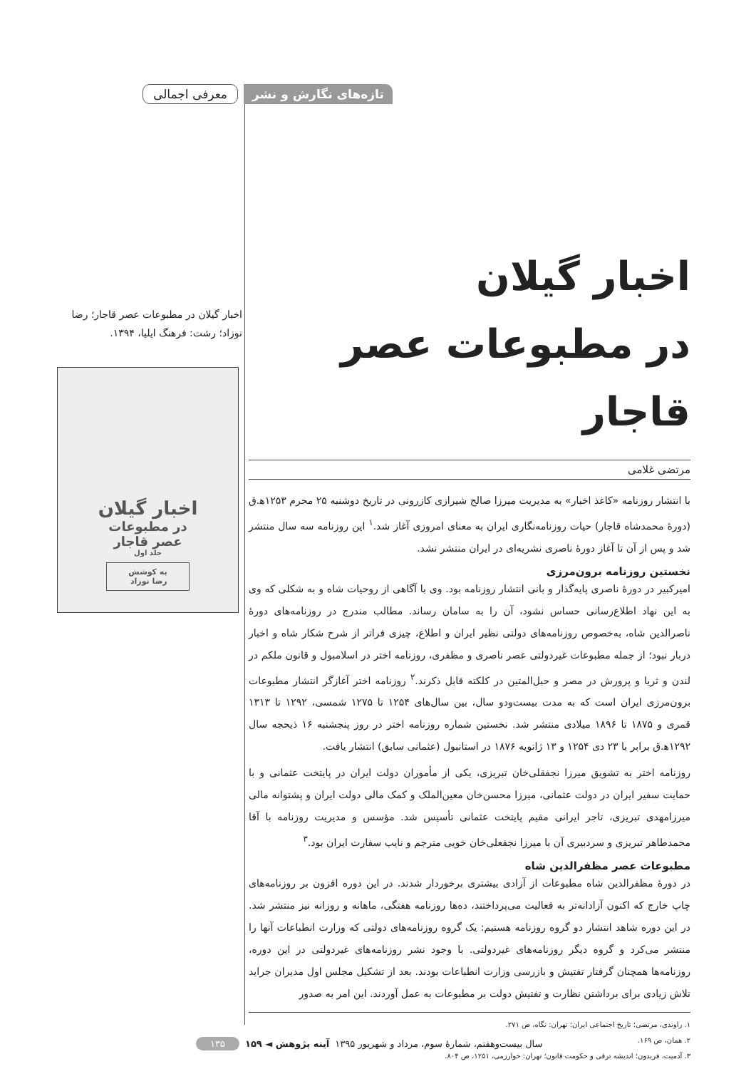تازه‌های نگارش و نشر معرفی اجمالی
اخبار گیلان
در مطبوعات عصر قاجار
مرتضی غلامی
با انتشار روزنامه «کاغذ اخبار» به مدیریت میرزا صالح شیرازی کازرونی در تاریخ دوشنبه ۲۵ محرم ۱۲۵۳ه‍.ق (دورهٔ محمدشاه قاجار) حیات روزنامه‌نگاری ایران به معنای امروزی آغاز شد.<sup>۱</sup> این روزنامه سه سال منتشر شد و پس از آن تا آغاز دورهٔ ناصری نشریه‌ای در ایران منتشر نشد.
نخستین روزنامه برون‌مرزی
امیرکبیر در دورهٔ ناصری پایه‌گذار و بانی انتشار روزنامه بود. وی با آگاهی از روحیات شاه و به شکلی که وی به این نهاد اطلاع‌رسانی حساس نشود، آن را به سامان رساند. مطالب مندرج در روزنامه‌های دورهٔ ناصرالدین شاه، به‌خصوص روزنامه‌های دولتی نظیر ایران و اطلاع، چیزی فراتر از شرح شکار شاه و اخبار دربار نبود؛ از جمله مطبوعات غیردولتی عصر ناصری و مظفری، روزنامه اختر در اسلامبول و قانون ملکم در لندن و ثریا و پرورش در مصر و حبل‌المتین در کلکته قابل ذکرند.<sup>۲</sup> روزنامه اختر آغازگر انتشار مطبوعات برون‌مرزی ایران است که به مدت بیست‌ودو سال، بین سال‌های ۱۲۵۴ تا ۱۲۷۵ شمسی، ۱۲۹۲ تا ۱۳۱۳ قمری و ۱۸۷۵ تا ۱۸۹۶ میلادی منتشر شد. نخستین شماره روزنامه اختر در روز پنجشنبه ۱۶ ذیحجه سال ۱۲۹۲ه‍.ق برابر با ۲۳ دی ۱۲۵۴ و ۱۳ ژانویه ۱۸۷۶ در استانبول (عثمانی سابق) انتشار یافت.
روزنامه اختر به تشویق میرزا نجفقلی‌خان تبریزی، یکی از مأموران دولت ایران در پایتخت عثمانی و با حمایت سفیر ایران در دولت عثمانی، میرزا محسن‌خان معین‌الملک و کمک مالی دولت ایران و پشتوانه مالی میرزامهدی تبریزی، تاجر ایرانی مقیم پایتخت عثمانی تأسیس شد. مؤسس و مدیریت روزنامه با آقا محمدطاهر تبریزی و سردبیری آن با میرزا نجفعلی‌خان خویی مترجم و نایب سفارت ایران بود.<sup>۳</sup>
مطبوعات عصر مظفرالدین شاه
در دورهٔ مظفرالدین شاه مطبوعات از آزادی بیشتری برخوردار شدند. در این دوره افزون بر روزنامه‌های چاپ خارج که اکنون آزادانه‌تر به فعالیت می‌پرداختند، ده‌ها روزنامه هفتگی، ماهانه و روزانه نیز منتشر شد. در این دوره شاهد انتشار دو گروه روزنامه هستیم: یک گروه روزنامه‌های دولتی که وزارت انطباعات آنها را منتشر می‌کرد و گروه دیگر روزنامه‌های غیردولتی. با وجود نشر روزنامه‌های غیردولتی در این دوره، روزنامه‌ها همچنان گرفتار تفتیش و بازرسی وزارت انطباعات بودند. بعد از تشکیل مجلس اول مدیران جراید تلاش زیادی برای برداشتن نظارت و تفتیش دولت بر مطبوعات به عمل آوردند. این امر به صدور
۱. راوندی، مرتضی؛ تاریخ اجتماعی ایران؛ تهران: نگاه، ص ۲۷۱.
۲. همان، ص ۱۶۹.
۳. آدمیت، فریدون؛ اندیشه ترقی و حکومت قانون؛ تهران: خوارزمی، ۱۲۵۱، ص ۸۰۴.
اخبار گیلان در مطبوعات عصر قاجار؛ رضا نوزاد؛ رشت: فرهنگ ایلیا، ۱۳۹۴.
اخبار گیلان
در مطبوعات
عصر قاجار
جلد اول
به کوشش
رضا نوزاد
سال بیست‌وهفتم، شمارهٔ سوم، مرداد و شهریور ۱۳۹۵ آینه پژوهش ◄ ۱۵۹ ۱۳۵